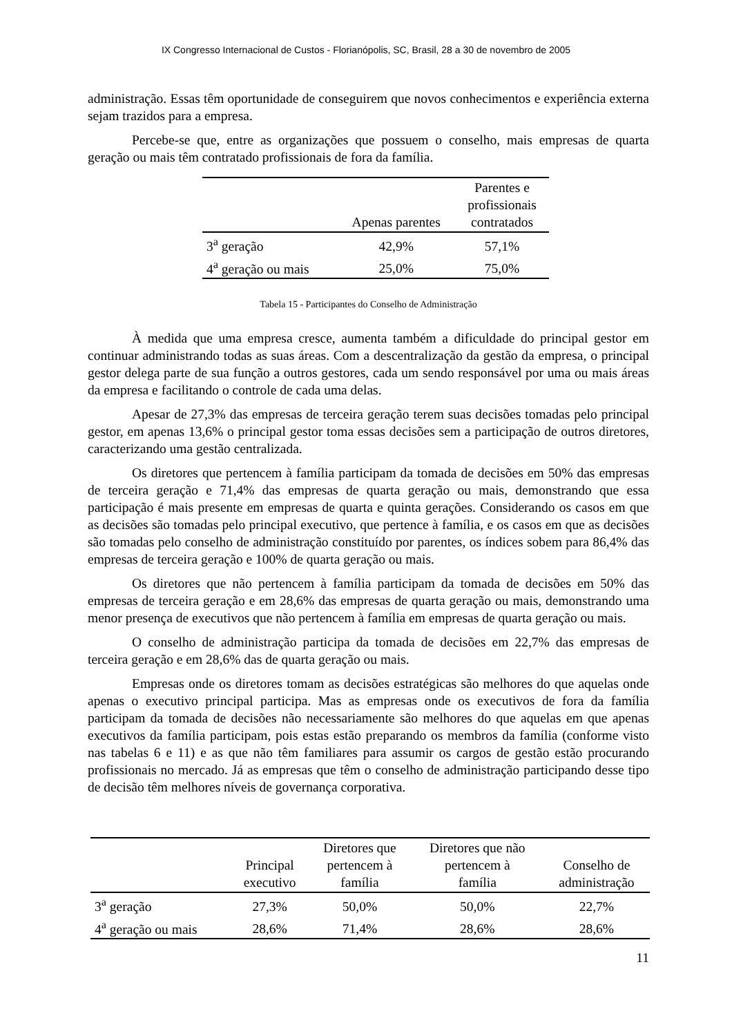IX Congresso Internacional de Custos - Florianópolis, SC, Brasil, 28 a 30 de novembro de 2005
administração. Essas têm oportunidade de conseguirem que novos conhecimentos e experiência externa sejam trazidos para a empresa.
Percebe-se que, entre as organizações que possuem o conselho, mais empresas de quarta geração ou mais têm contratado profissionais de fora da família.
| | Apenas parentes | Parentes e profissionais contratados |
| --- | --- | --- |
| 3<sup>a</sup> geração | 42,9% | 57,1% |
| 4<sup>a</sup> geração ou mais | 25,0% | 75,0% |
Tabela 15 - Participantes do Conselho de Administração
À medida que uma empresa cresce, aumenta também a dificuldade do principal gestor em continuar administrando todas as suas áreas. Com a descentralização da gestão da empresa, o principal gestor delega parte de sua função a outros gestores, cada um sendo responsável por uma ou mais áreas da empresa e facilitando o controle de cada uma delas.
Apesar de 27,3% das empresas de terceira geração terem suas decisões tomadas pelo principal gestor, em apenas 13,6% o principal gestor toma essas decisões sem a participação de outros diretores, caracterizando uma gestão centralizada.
Os diretores que pertencem à família participam da tomada de decisões em 50% das empresas de terceira geração e 71,4% das empresas de quarta geração ou mais, demonstrando que essa participação é mais presente em empresas de quarta e quinta gerações. Considerando os casos em que as decisões são tomadas pelo principal executivo, que pertence à família, e os casos em que as decisões são tomadas pelo conselho de administração constituído por parentes, os índices sobem para 86,4% das empresas de terceira geração e 100% de quarta geração ou mais.
Os diretores que não pertencem à família participam da tomada de decisões em 50% das empresas de terceira geração e em 28,6% das empresas de quarta geração ou mais, demonstrando uma menor presença de executivos que não pertencem à família em empresas de quarta geração ou mais.
O conselho de administração participa da tomada de decisões em 22,7% das empresas de terceira geração e em 28,6% das de quarta geração ou mais.
Empresas onde os diretores tomam as decisões estratégicas são melhores do que aquelas onde apenas o executivo principal participa. Mas as empresas onde os executivos de fora da família participam da tomada de decisões não necessariamente são melhores do que aquelas em que apenas executivos da família participam, pois estas estão preparando os membros da família (conforme visto nas tabelas 6 e 11) e as que não têm familiares para assumir os cargos de gestão estão procurando profissionais no mercado. Já as empresas que têm o conselho de administração participando desse tipo de decisão têm melhores níveis de governança corporativa.
| | Principal executivo | Diretores que pertencem à família | Diretores que não pertencem à família | Conselho de administração |
| --- | --- | --- | --- | --- |
| 3<sup>a</sup> geração | 27,3% | 50,0% | 50,0% | 22,7% |
| 4<sup>a</sup> geração ou mais | 28,6% | 71,4% | 28,6% | 28,6% |
11